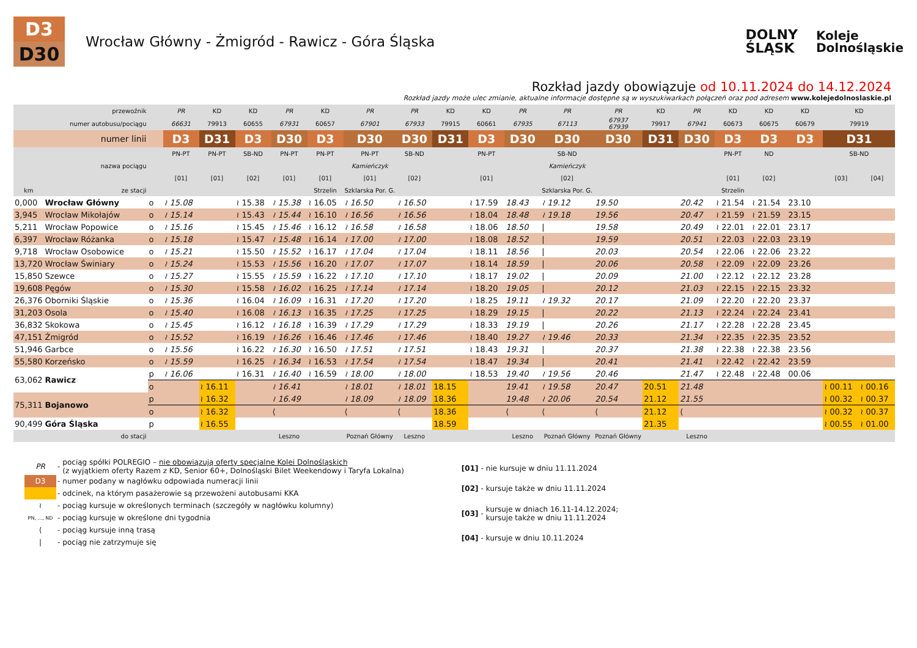D3
D30
Wrocław Główny - Żmigród - Rawicz - Góra Śląska
DOLNY
ŚLĄSK
Koleje
Dolnośląskie
Rozkład jazdy obowiązuje od 10.11.2024 do 14.12.2024
Rozkład jazdy może ulec zmianie, aktualne informacje dostępne są w wyszukiwarkach połączeń oraz pod adresem www.kolejedolnoslaskie.pl
| | przewoźnik | | PR | KD | KD | PR | KD | PR | PR | KD | KD | PR | PR | PR | KD | PR | KD | KD | KD | KD | |
| | numer autobusu/pociągu | | 66631 | 79913 | 60655 | 67931 | 60657 | 67901 | 67933 | 79915 | 60661 | 67935 | 67113 | 67937 67939 | 79917 | 67941 | 60673 | 60675 | 60679 | 79919 | |
| | numer linii | | D3 | D31 | D3 | D30 | D3 | D30 | D30 | D31 | D3 | D30 | D30 | D30 | D31 | D30 | D3 | D3 | D3 | D31 | |
| | | | PN-PT | PN-PT | SB-ND | PN-PT | PN-PT | PN-PT | SB-ND | | PN-PT | | SB-ND | | | | PN-PT | ND | | SB-ND | |
| | nazwa pociągu | | | | | | | Kamieńczyk | | | | | Kamieńczyk | | | | | | | | |
| | | | [01] | [01] | [02] | [01] | [01] | [01] | [02] | | [01] | | [02] | | | | [01] | [02] | | [03] | [04] |
| km | ze stacji | | | | | | Strzelin | Szklarska Por. G. | | | | | Szklarska Por. G. | | | | Strzelin | | | | |
| 0,000 | Wrocław Główny | o | ≀ 15.08 | | ≀ 15.38 | ≀ 15.38 | ≀ 16.05 | ≀ 16.50 | ≀ 16.50 | | ≀ 17.59 | 18.43 | ≀ 19.12 | 19.50 | | 20.42 | ≀ 21.54 | ≀ 21.54 | 23.10 | | |
| 3,945 | Wrocław Mikołajów | o | ≀ 15.14 | | ≀ 15.43 | ≀ 15.44 | ≀ 16.10 | ≀ 16.56 | ≀ 16.56 | | ≀ 18.04 | 18.48 | ≀ 19.18 | 19.56 | | 20.47 | ≀ 21.59 | ≀ 21.59 | 23.15 | | |
| 5,211 | Wrocław Popowice | o | ≀ 15.16 | | ≀ 15.45 | ≀ 15.46 | ≀ 16.12 | ≀ 16.58 | ≀ 16.58 | | ≀ 18.06 | 18.50 | / | 19.58 | | 20.49 | ≀ 22.01 | ≀ 22.01 | 23.17 | | |
| 6,397 | Wrocław Różanka | o | ≀ 15.18 | | ≀ 15.47 | ≀ 15.48 | ≀ 16.14 | ≀ 17.00 | ≀ 17.00 | | ≀ 18.08 | 18.52 | / | 19.59 | | 20.51 | ≀ 22.03 | ≀ 22.03 | 23.19 | | |
| 9,718 | Wrocław Osobowice | o | ≀ 15.21 | | ≀ 15.50 | ≀ 15.52 | ≀ 16.17 | ≀ 17.04 | ≀ 17.04 | | ≀ 18.11 | 18.56 | / | 20.03 | | 20.54 | ≀ 22.06 | ≀ 22.06 | 23.22 | | |
| 13,720 | Wrocław Świniary | o | ≀ 15.24 | | ≀ 15.53 | ≀ 15.56 | ≀ 16.20 | ≀ 17.07 | ≀ 17.07 | | ≀ 18.14 | 18.59 | / | 20.06 | | 20.58 | ≀ 22.09 | ≀ 22.09 | 23.26 | | |
| 15,850 | Szewce | o | ≀ 15.27 | | ≀ 15.55 | ≀ 15.59 | ≀ 16.22 | ≀ 17.10 | ≀ 17.10 | | ≀ 18.17 | 19.02 | / | 20.09 | | 21.00 | ≀ 22.12 | ≀ 22.12 | 23.28 | | |
| 19,608 | Pęgów | o | ≀ 15.30 | | ≀ 15.58 | ≀ 16.02 | ≀ 16.25 | ≀ 17.14 | ≀ 17.14 | | ≀ 18.20 | 19.05 | / | 20.12 | | 21.03 | ≀ 22.15 | ≀ 22.15 | 23.32 | | |
| 26,376 | Oborniki Śląskie | o | ≀ 15.36 | | ≀ 16.04 | ≀ 16.09 | ≀ 16.31 | ≀ 17.20 | ≀ 17.20 | | ≀ 18.25 | 19.11 | ≀ 19.32 | 20.17 | | 21.09 | ≀ 22.20 | ≀ 22.20 | 23.37 | | |
| 31,203 | Osola | o | ≀ 15.40 | | ≀ 16.08 | ≀ 16.13 | ≀ 16.35 | ≀ 17.25 | ≀ 17.25 | | ≀ 18.29 | 19.15 | / | 20.22 | | 21.13 | ≀ 22.24 | ≀ 22.24 | 23.41 | | |
| 36,832 | Skokowa | o | ≀ 15.45 | | ≀ 16.12 | ≀ 16.18 | ≀ 16.39 | ≀ 17.29 | ≀ 17.29 | | ≀ 18.33 | 19.19 | / | 20.26 | | 21.17 | ≀ 22.28 | ≀ 22.28 | 23.45 | | |
| 47,151 | Żmigród | o | ≀ 15.52 | | ≀ 16.19 | ≀ 16.26 | ≀ 16.46 | ≀ 17.46 | ≀ 17.46 | | ≀ 18.40 | 19.27 | ≀ 19.46 | 20.33 | | 21.34 | ≀ 22.35 | ≀ 22.35 | 23.52 | | |
| 51,946 | Garbce | o | ≀ 15.56 | | ≀ 16.22 | ≀ 16.30 | ≀ 16.50 | ≀ 17.51 | ≀ 17.51 | | ≀ 18.43 | 19.31 | / | 20.37 | | 21.38 | ≀ 22.38 | ≀ 22.38 | 23.56 | | |
| 55,580 | Korzeńsko | o | ≀ 15.59 | | ≀ 16.25 | ≀ 16.34 | ≀ 16.53 | ≀ 17.54 | ≀ 17.54 | | ≀ 18.47 | 19.34 | / | 20.41 | | 21.41 | ≀ 22.42 | ≀ 22.42 | 23.59 | | |
| 63,062 | Rawicz | p | ≀ 16.06 | | ≀ 16.31 | ≀ 16.40 | ≀ 16.59 | ≀ 18.00 | ≀ 18.00 | | ≀ 18.53 | 19.40 | ≀ 19.56 | 20.46 | | 21.47 | ≀ 22.48 | ≀ 22.48 | 00.06 | | |
| | | o | | ≀ 16.11 | | ≀ 16.41 | | ≀ 18.01 | ≀ 18.01 | 18.15 | | 19.41 | ≀ 19.58 | 20.47 | 20.51 | 21.48 | | | | ≀ 00.11 | ≀ 00.16 |
| 75,311 | Bojanowo | p | | ≀ 16.32 | | ≀ 16.49 | | ≀ 18.09 | ≀ 18.09 | 18.36 | | 19.48 | ≀ 20.06 | 20.54 | 21.12 | 21.55 | | | | ≀ 00.32 | ≀ 00.37 |
| | | o | | ≀ 16.32 | | ⟨ | | ⟨ | ⟨ | 18.36 | | ⟨ | ⟨ | ⟨ | 21.12 | ⟨ | | | | ≀ 00.32 | ≀ 00.37 |
| 90,499 | Góra Śląska | p | | ≀ 16.55 | | | | | | 18.59 | | | | | 21.35 | | | | | ≀ 00.55 | ≀ 01.00 |
| | do stacji | | | | | Leszno | | Poznań Główny | Leszno | | | Leszno | Poznań Główny | Poznań Główny | | Leszno | | | | | |
| PR | - | pociąg spółki POLREGIO – nie obowiązują oferty specjalne Kolei Dolnośląskich (z wyjątkiem oferty Razem z KD, Senior 60+, Dolnośląski Bilet Weekendowy i Taryfa Lokalna) |
| D3 | - | numer podany w nagłówku odpowiada numeracji linii |
| | - | odcinek, na którym pasażerowie są przewożeni autobusami KKA |
| ≀ | - | pociąg kursuje w określonych terminach (szczegóły w nagłówku kolumny) |
| PN, ..., ND | - | pociąg kursuje w określone dni tygodnia |
| ⟨ | - | pociąg kursuje inną trasą |
| / | - | pociąg nie zatrzymuje się |
| [01] | - | nie kursuje w dniu 11.11.2024 |
| [02] | - | kursuje także w dniu 11.11.2024 |
| [03] | - | kursuje w dniach 16.11-14.12.2024; kursuje także w dniu 11.11.2024 |
| [04] | - | kursuje w dniu 10.11.2024 |